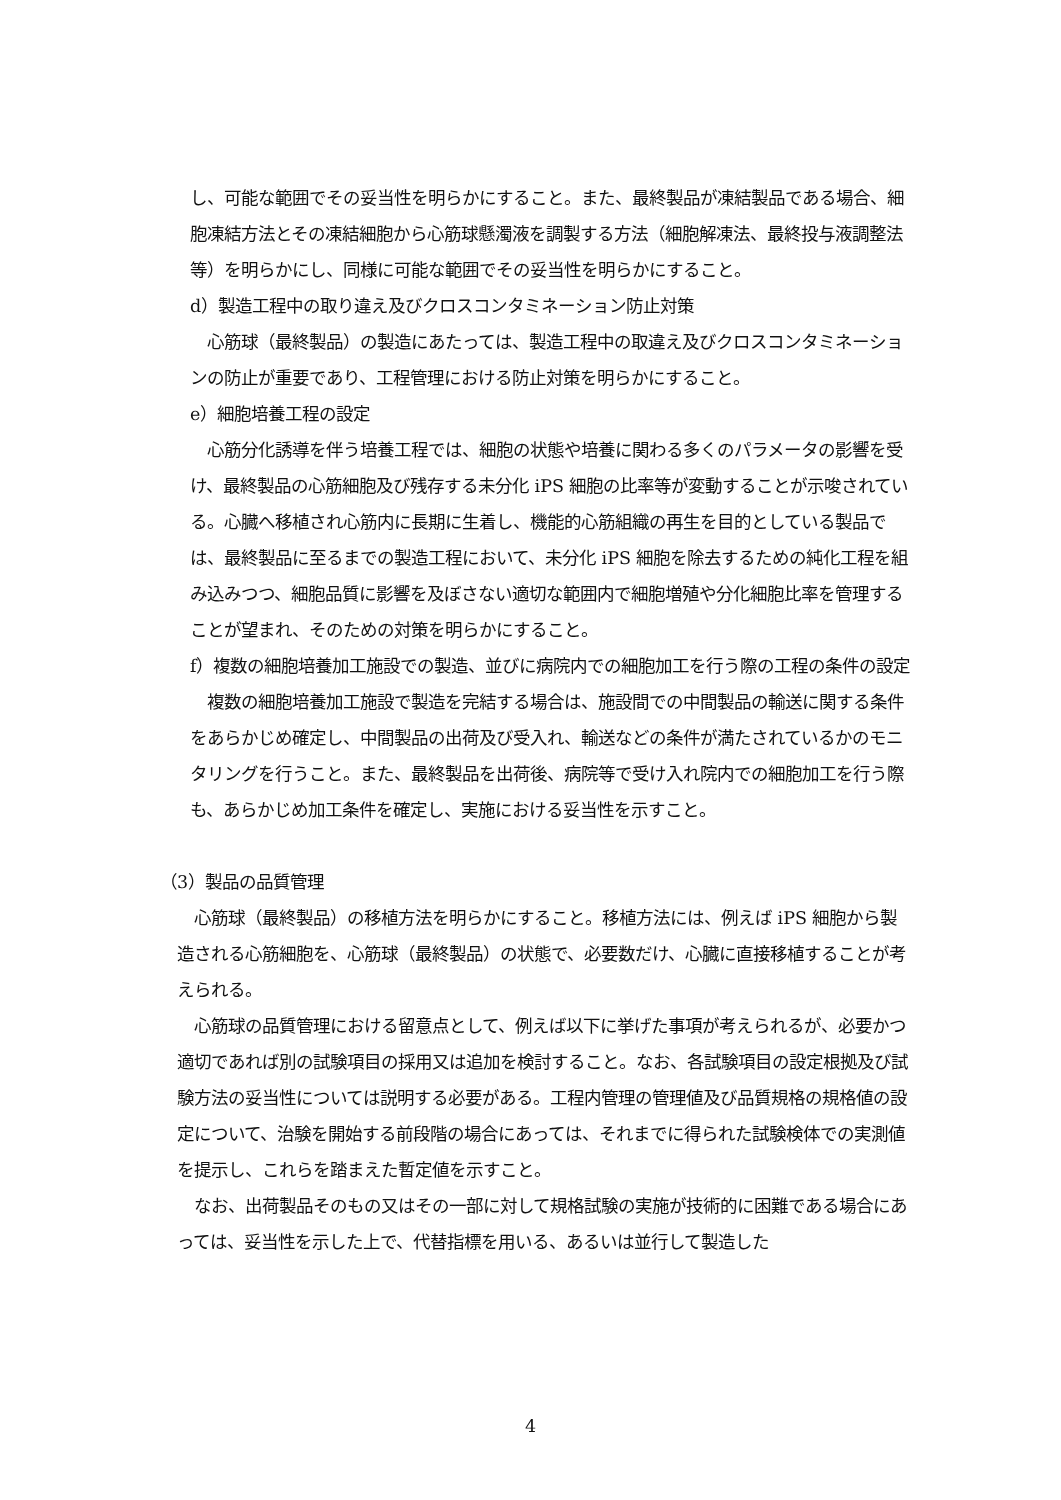し、可能な範囲でその妥当性を明らかにすること。また、最終製品が凍結製品である場合、細胞凍結方法とその凍結細胞から心筋球懸濁液を調製する方法（細胞解凍法、最終投与液調整法等）を明らかにし、同様に可能な範囲でその妥当性を明らかにすること。
d）製造工程中の取り違え及びクロスコンタミネーション防止対策
　心筋球（最終製品）の製造にあたっては、製造工程中の取違え及びクロスコンタミネーションの防止が重要であり、工程管理における防止対策を明らかにすること。
e）細胞培養工程の設定
　心筋分化誘導を伴う培養工程では、細胞の状態や培養に関わる多くのパラメータの影響を受け、最終製品の心筋細胞及び残存する未分化 iPS 細胞の比率等が変動することが示唆されている。心臓へ移植され心筋内に長期に生着し、機能的心筋組織の再生を目的としている製品では、最終製品に至るまでの製造工程において、未分化 iPS 細胞を除去するための純化工程を組み込みつつ、細胞品質に影響を及ぼさない適切な範囲内で細胞増殖や分化細胞比率を管理することが望まれ、そのための対策を明らかにすること。
f）複数の細胞培養加工施設での製造、並びに病院内での細胞加工を行う際の工程の条件の設定
　複数の細胞培養加工施設で製造を完結する場合は、施設間での中間製品の輸送に関する条件をあらかじめ確定し、中間製品の出荷及び受入れ、輸送などの条件が満たされているかのモニタリングを行うこと。また、最終製品を出荷後、病院等で受け入れ院内での細胞加工を行う際も、あらかじめ加工条件を確定し、実施における妥当性を示すこと。
（3）製品の品質管理
　心筋球（最終製品）の移植方法を明らかにすること。移植方法には、例えば iPS 細胞から製造される心筋細胞を、心筋球（最終製品）の状態で、必要数だけ、心臓に直接移植することが考えられる。
　心筋球の品質管理における留意点として、例えば以下に挙げた事項が考えられるが、必要かつ適切であれば別の試験項目の採用又は追加を検討すること。なお、各試験項目の設定根拠及び試験方法の妥当性については説明する必要がある。工程内管理の管理値及び品質規格の規格値の設定について、治験を開始する前段階の場合にあっては、それまでに得られた試験検体での実測値を提示し、これらを踏まえた暫定値を示すこと。
　なお、出荷製品そのもの又はその一部に対して規格試験の実施が技術的に困難である場合にあっては、妥当性を示した上で、代替指標を用いる、あるいは並行して製造した
4